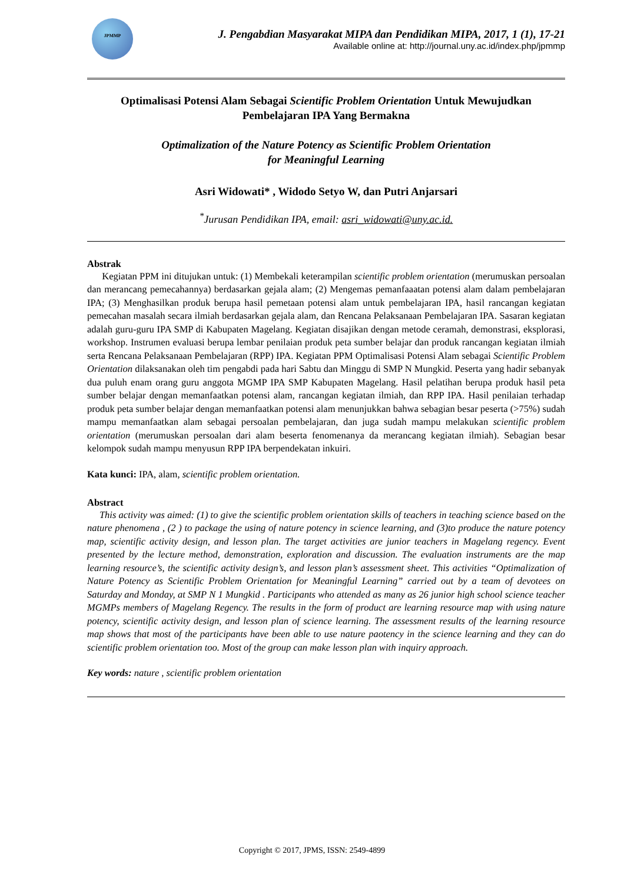JPMMP
J. Pengabdian Masyarakat MIPA dan Pendidikan MIPA, 2017, 1 (1), 17-21
Available online at: http://journal.uny.ac.id/index.php/jpmmp
Optimalisasi Potensi Alam Sebagai Scientific Problem Orientation Untuk Mewujudkan Pembelajaran IPA Yang Bermakna
Optimalization of the Nature Potency as Scientific Problem Orientation
for Meaningful Learning
Asri Widowati* , Widodo Setyo W, dan Putri Anjarsari
<sup>*</sup> Jurusan Pendidikan IPA, email: asri_widowati@uny.ac.id.
Abstrak
Kegiatan PPM ini ditujukan untuk: (1) Membekali keterampilan scientific problem orientation (merumuskan persoalan dan merancang pemecahannya) berdasarkan gejala alam; (2) Mengemas pemanfaaatan potensi alam dalam pembelajaran IPA; (3) Menghasilkan produk berupa hasil pemetaan potensi alam untuk pembelajaran IPA, hasil rancangan kegiatan pemecahan masalah secara ilmiah berdasarkan gejala alam, dan Rencana Pelaksanaan Pembelajaran IPA. Sasaran kegiatan adalah guru-guru IPA SMP di Kabupaten Magelang. Kegiatan disajikan dengan metode ceramah, demonstrasi, eksplorasi, workshop. Instrumen evaluasi berupa lembar penilaian produk peta sumber belajar dan produk rancangan kegiatan ilmiah serta Rencana Pelaksanaan Pembelajaran (RPP) IPA. Kegiatan PPM Optimalisasi Potensi Alam sebagai Scientific Problem Orientation dilaksanakan oleh tim pengabdi pada hari Sabtu dan Minggu di SMP N Mungkid. Peserta yang hadir sebanyak dua puluh enam orang guru anggota MGMP IPA SMP Kabupaten Magelang. Hasil pelatihan berupa produk hasil peta sumber belajar dengan memanfaatkan potensi alam, rancangan kegiatan ilmiah, dan RPP IPA. Hasil penilaian terhadap produk peta sumber belajar dengan memanfaatkan potensi alam menunjukkan bahwa sebagian besar peserta (>75%) sudah mampu memanfaatkan alam sebagai persoalan pembelajaran, dan juga sudah mampu melakukan scientific problem orientation (merumuskan persoalan dari alam beserta fenomenanya da merancang kegiatan ilmiah). Sebagian besar kelompok sudah mampu menyusun RPP IPA berpendekatan inkuiri.
Kata kunci: IPA, alam, scientific problem orientation.
Abstract
This activity was aimed: (1) to give the scientific problem orientation skills of teachers in teaching science based on the nature phenomena , (2 ) to package the using of nature potency in science learning, and (3)to produce the nature potency map, scientific activity design, and lesson plan. The target activities are junior teachers in Magelang regency. Event presented by the lecture method, demonstration, exploration and discussion. The evaluation instruments are the map learning resource’s, the scientific activity design’s, and lesson plan’s assessment sheet. This activities “Optimalization of Nature Potency as Scientific Problem Orientation for Meaningful Learning” carried out by a team of devotees on Saturday and Monday, at SMP N 1 Mungkid . Participants who attended as many as 26 junior high school science teacher MGMPs members of Magelang Regency. The results in the form of product are learning resource map with using nature potency, scientific activity design, and lesson plan of science learning. The assessment results of the learning resource map shows that most of the participants have been able to use nature paotency in the science learning and they can do scientific problem orientation too. Most of the group can make lesson plan with inquiry approach.
Key words: nature , scientific problem orientation
Copyright © 2017, JPMS, ISSN: 2549-4899